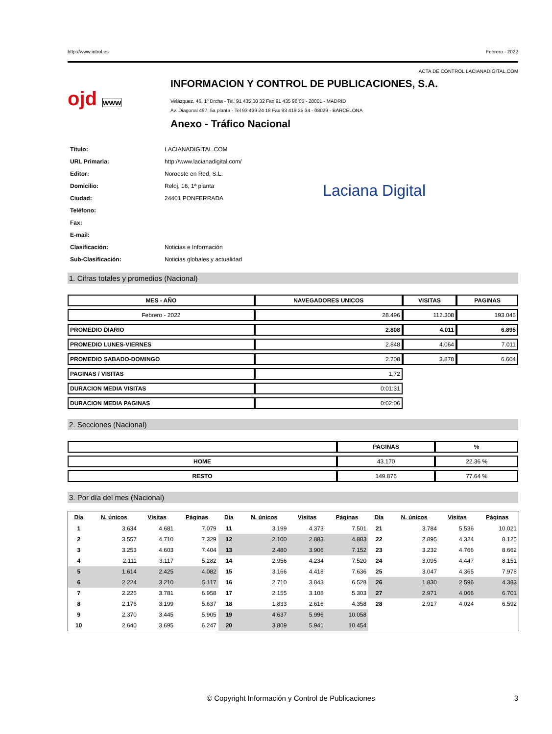http://www.introl.es Febrero - 2022
ACTA DE CONTROL LACIANADIGITAL.COM
ojd www
INFORMACION Y CONTROL DE PUBLICACIONES, S.A.
Velázquez, 46, 1º Drcha - Tel. 91 435 00 32 Fax 91 435 96 05 - 28001 - MADRID
Av. Diagonal 497, 5a planta - Tel 93 439 24 18 Fax 93 419 25 34 - 08029 - BARCELONA
Anexo - Tráfico Nacional
| Título: | LACIANADIGITAL.COM |
| URL Primaria: | http://www.lacianadigital.com/ |
| Editor: | Noroeste en Red, S.L. |
| Domicilio: | Reloj, 16, 1ª planta |
| Ciudad: | 24401 PONFERRADA |
| Teléfono: | |
| Fax: | |
| E-mail: | |
| Clasificación: | Noticias e Información |
| Sub-Clasificación: | Noticias globales y actualidad |
Laciana Digital
1. Cifras totales y promedios (Nacional)
| MES - AÑO | NAVEGADORES UNICOS | VISITAS | PAGINAS |
| --- | --- | --- | --- |
| Febrero - 2022 | 28.496 | 112.308 | 193.046 |
| PROMEDIO DIARIO | 2.808 | 4.011 | 6.895 |
| PROMEDIO LUNES-VIERNES | 2.848 | 4.064 | 7.011 |
| PROMEDIO SABADO-DOMINGO | 2.708 | 3.878 | 6.604 |
| PAGINAS / VISITAS | 1,72 | | |
| DURACION MEDIA VISITAS | 0:01:31 | | |
| DURACION MEDIA PAGINAS | 0:02:06 | | |
2. Secciones (Nacional)
| | PAGINAS | % |
| --- | --- | --- |
| HOME | 43.170 | 22.36 % |
| RESTO | 149.876 | 77.64 % |
3. Por día del mes (Nacional)
| Día | N. únicos | Visitas | Páginas | Día | N. únicos | Visitas | Páginas | Día | N. únicos | Visitas | Páginas |
| --- | --- | --- | --- | --- | --- | --- | --- | --- | --- | --- | --- |
| 1 | 3.634 | 4.681 | 7.079 | 11 | 3.199 | 4.373 | 7.501 | 21 | 3.784 | 5.536 | 10.021 |
| 2 | 3.557 | 4.710 | 7.329 | 12 | 2.100 | 2.883 | 4.883 | 22 | 2.895 | 4.324 | 8.125 |
| 3 | 3.253 | 4.603 | 7.404 | 13 | 2.480 | 3.906 | 7.152 | 23 | 3.232 | 4.766 | 8.662 |
| 4 | 2.111 | 3.117 | 5.282 | 14 | 2.956 | 4.234 | 7.520 | 24 | 3.095 | 4.447 | 8.151 |
| 5 | 1.614 | 2.425 | 4.082 | 15 | 3.166 | 4.418 | 7.636 | 25 | 3.047 | 4.365 | 7.978 |
| 6 | 2.224 | 3.210 | 5.117 | 16 | 2.710 | 3.843 | 6.528 | 26 | 1.830 | 2.596 | 4.383 |
| 7 | 2.226 | 3.781 | 6.958 | 17 | 2.155 | 3.108 | 5.303 | 27 | 2.971 | 4.066 | 6.701 |
| 8 | 2.176 | 3.199 | 5.637 | 18 | 1.833 | 2.616 | 4.358 | 28 | 2.917 | 4.024 | 6.592 |
| 9 | 2.370 | 3.445 | 5.905 | 19 | 4.637 | 5.996 | 10.058 | | | | |
| 10 | 2.640 | 3.695 | 6.247 | 20 | 3.809 | 5.941 | 10.454 | | | | |
© Copyright Información y Control de Publicaciones 3